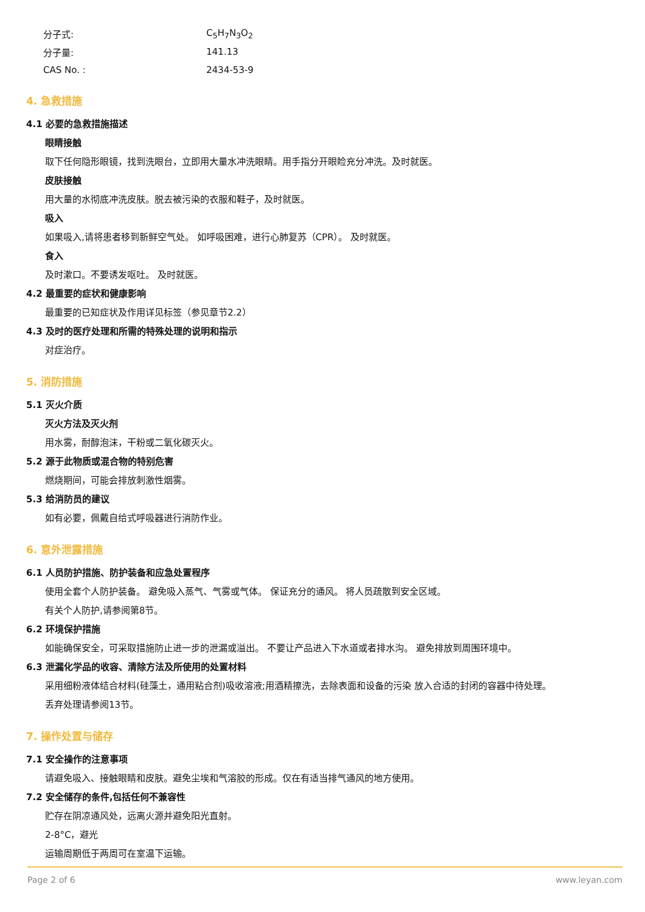分子式: C<sub>5</sub>H<sub>7</sub>N<sub>3</sub>O<sub>2</sub>
分子量: 141.13
CAS No. : 2434-53-9
4. 急救措施
4.1 必要的急救措施描述
眼睛接触
取下任何隐形眼镜，找到洗眼台，立即用大量水冲洗眼睛。用手指分开眼睑充分冲洗。及时就医。
皮肤接触
用大量的水彻底冲洗皮肤。脱去被污染的衣服和鞋子，及时就医。
吸入
如果吸入,请将患者移到新鲜空气处。 如呼吸困难，进行心肺复苏（CPR）。 及时就医。
食入
及时漱口。不要诱发呕吐。 及时就医。
4.2 最重要的症状和健康影响
最重要的已知症状及作用详见标签（参见章节2.2）
4.3 及时的医疗处理和所需的特殊处理的说明和指示
对症治疗。
5. 消防措施
5.1 灭火介质
灭火方法及灭火剂
用水雾，耐醇泡沫，干粉或二氧化碳灭火。
5.2 源于此物质或混合物的特别危害
燃烧期间，可能会排放刺激性烟雾。
5.3 给消防员的建议
如有必要，佩戴自给式呼吸器进行消防作业。
6. 意外泄露措施
6.1 人员防护措施、防护装备和应急处置程序
使用全套个人防护装备。 避免吸入蒸气、气雾或气体。 保证充分的通风。 将人员疏散到安全区域。
有关个人防护,请参阅第8节。
6.2 环境保护措施
如能确保安全，可采取措施防止进一步的泄漏或溢出。 不要让产品进入下水道或者排水沟。 避免排放到周围环境中。
6.3 泄漏化学品的收容、清除方法及所使用的处置材料
采用细粉液体结合材料(硅藻土，通用粘合剂)吸收溶液;用酒精擦洗，去除表面和设备的污染 放入合适的封闭的容器中待处理。
丢弃处理请参阅13节。
7. 操作处置与储存
7.1 安全操作的注意事项
请避免吸入、接触眼睛和皮肤。避免尘埃和气溶胶的形成。仅在有适当排气通风的地方使用。
7.2 安全储存的条件,包括任何不兼容性
贮存在阴凉通风处，远离火源并避免阳光直射。
2-8°C，避光
运输周期低于两周可在室温下运输。
Page 2 of 6 www.leyan.com